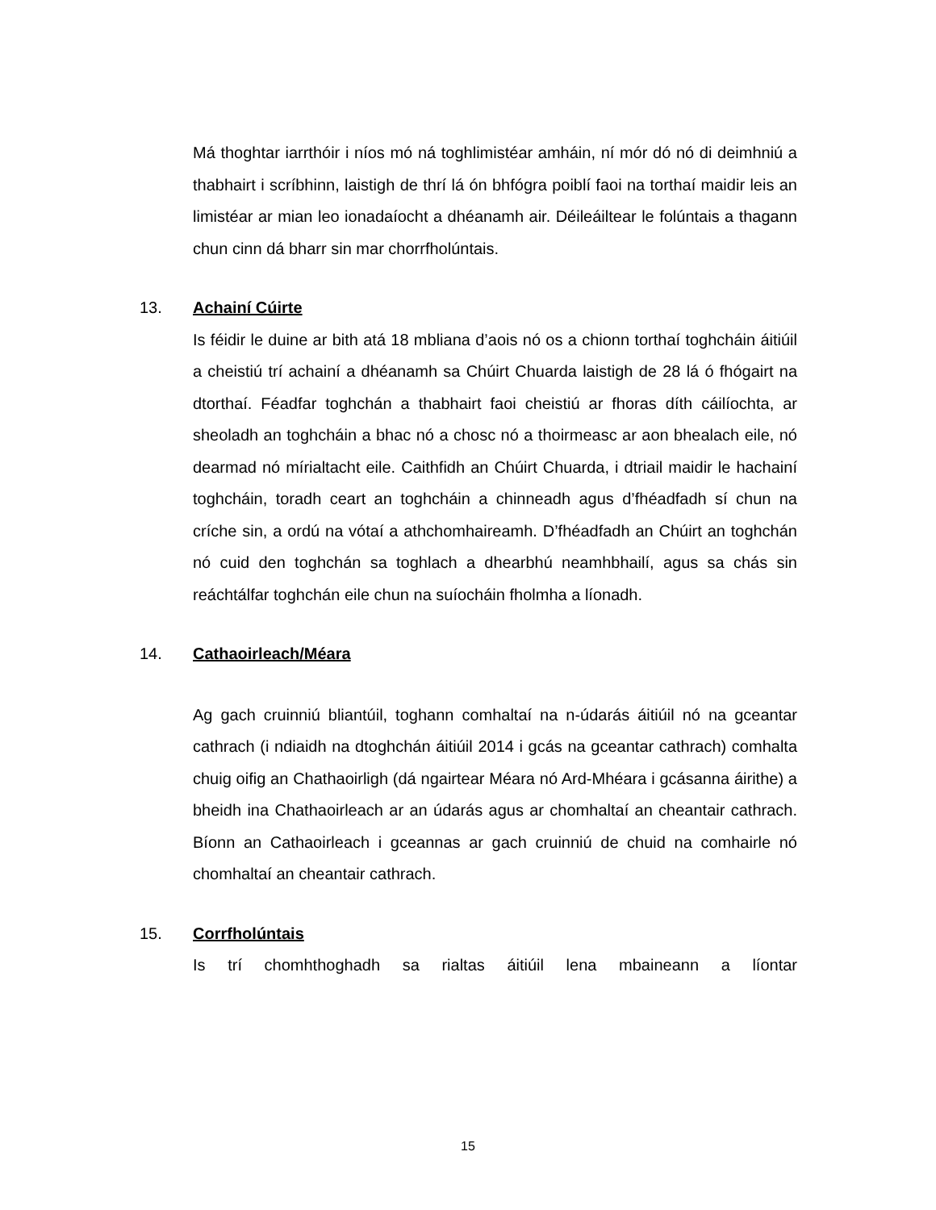Má thoghtar iarrthóir i níos mó ná toghlimistéar amháin, ní mór dó nó di deimhniú a thabhairt i scríbhinn, laistigh de thrí lá ón bhfógra poiblí faoi na torthaí maidir leis an limistéar ar mian leo ionadaíocht a dhéanamh air. Déileáiltear le folúntais a thagann chun cinn dá bharr sin mar chorrfholúntais.
13. Achainí Cúirte
Is féidir le duine ar bith atá 18 mbliana d’aois nó os a chionn torthaí toghcháin áitiúil a cheistiú trí achainí a dhéanamh sa Chúirt Chuarda laistigh de 28 lá ó fhógairt na dtorthaí. Féadfar toghchán a thabhairt faoi cheistiú ar fhoras díth cáilíochta, ar sheoladh an toghcháin a bhac nó a chosc nó a thoirmeasc ar aon bhealach eile, nó dearmad nó mírialtacht eile. Caithfidh an Chúirt Chuarda, i dtriail maidir le hachainí toghcháin, toradh ceart an toghcháin a chinneadh agus d’fhéadfadh sí chun na críche sin, a ordú na vótaí a athchomhaireamh. D’fhéadfadh an Chúirt an toghchán nó cuid den toghchán sa toghlach a dhearbhú neamhbhailí, agus sa chás sin reáchtálfar toghchán eile chun na suíocháin fholmha a líonadh.
14. Cathaoirleach/Méara
Ag gach cruinniú bliantúil, toghann comhaltaí na n-údarás áitiúil nó na gceantar cathrach (i ndiaidh na dtoghchán áitiúil 2014 i gcás na gceantar cathrach) comhalta chuig oifig an Chathaoirligh (dá ngairtear Méara nó Ard-Mhéara i gcásanna áirithe) a bheidh ina Chathaoirleach ar an údarás agus ar chomhaltaí an cheantair cathrach. Bíonn an Cathaoirleach i gceannas ar gach cruinniú de chuid na comhairle nó chomhaltaí an cheantair cathrach.
15. Corrfholúntais
Is trí chomhthoghadh sa rialtas áitiúil lena mbaineann a líontar
15